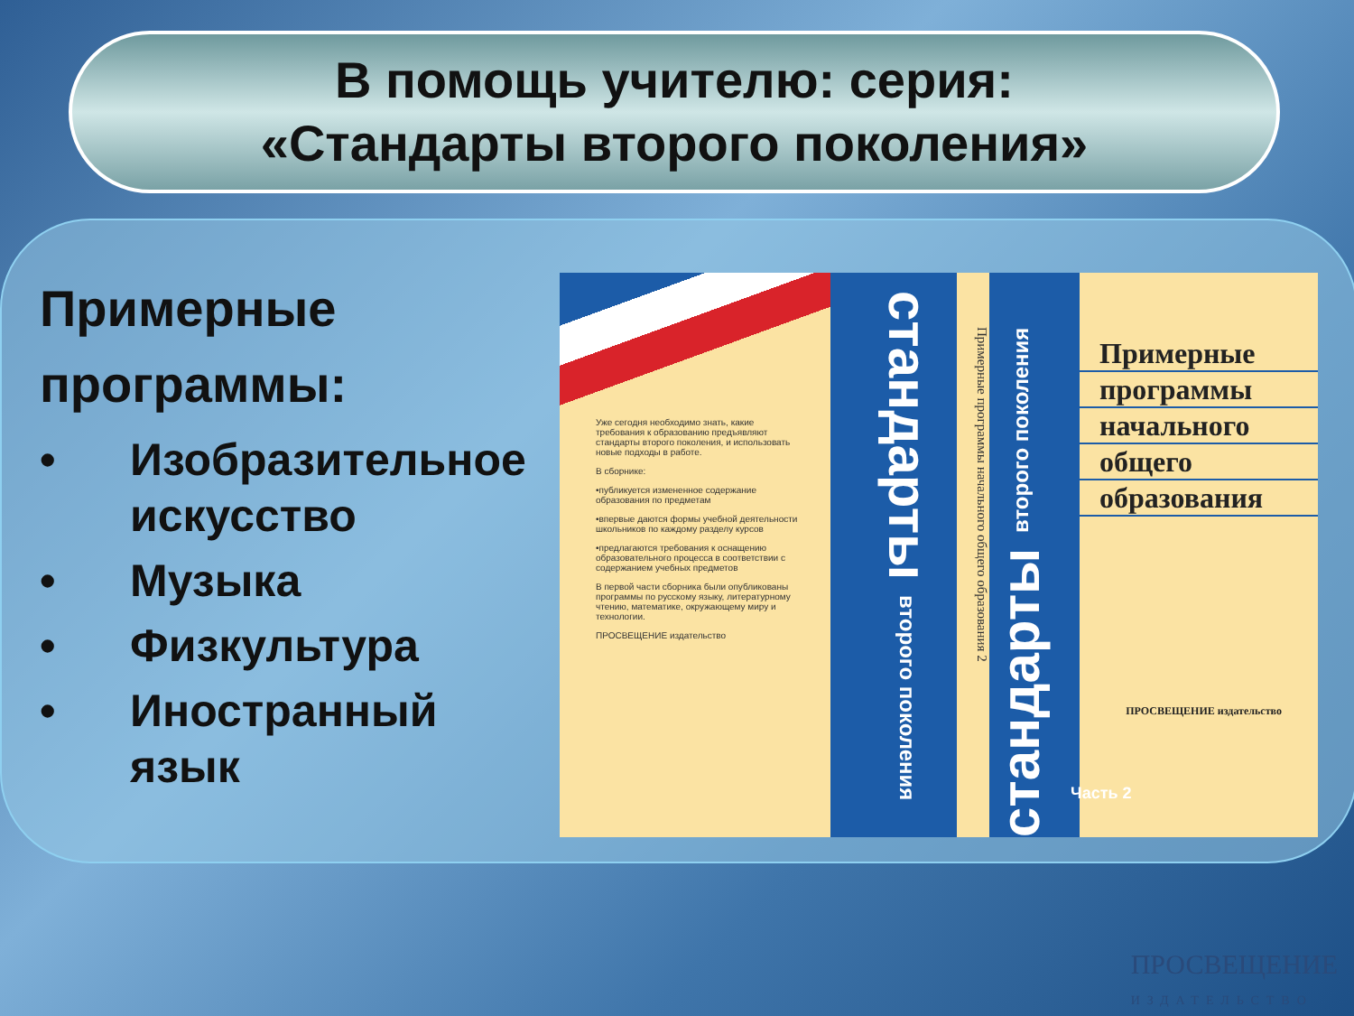В помощь учителю: серия:
«Стандарты второго поколения»
Примерные программы:
• Изобразительное искусство
• Музыка
• Физкультура
• Иностранный язык
Уже сегодня необходимо знать, какие требования к образованию предъявляют стандарты второго поколения, и использовать новые подходы в работе.
В сборнике:
•публикуется измененное содержание образования по предметам
•впервые даются формы учебной деятельности школьников по каждому разделу курсов
•предлагаются требования к оснащению образовательного процесса в соответствии с содержанием учебных предметов
В первой части сборника были опубликованы программы по русскому языку, литературному чтению, математике, окружающему миру и технологии.
ПРОСВЕЩЕНИЕ издательство
стандарты второго поколения
Примерные программы начального общего образования 2
стандарты второго поколения
Примерные
программы
начального
общего
образования
Часть 2
ПРОСВЕЩЕНИЕ издательство
ПРОСВЕЩЕНИЕ
ИЗДАТЕЛЬСТВО